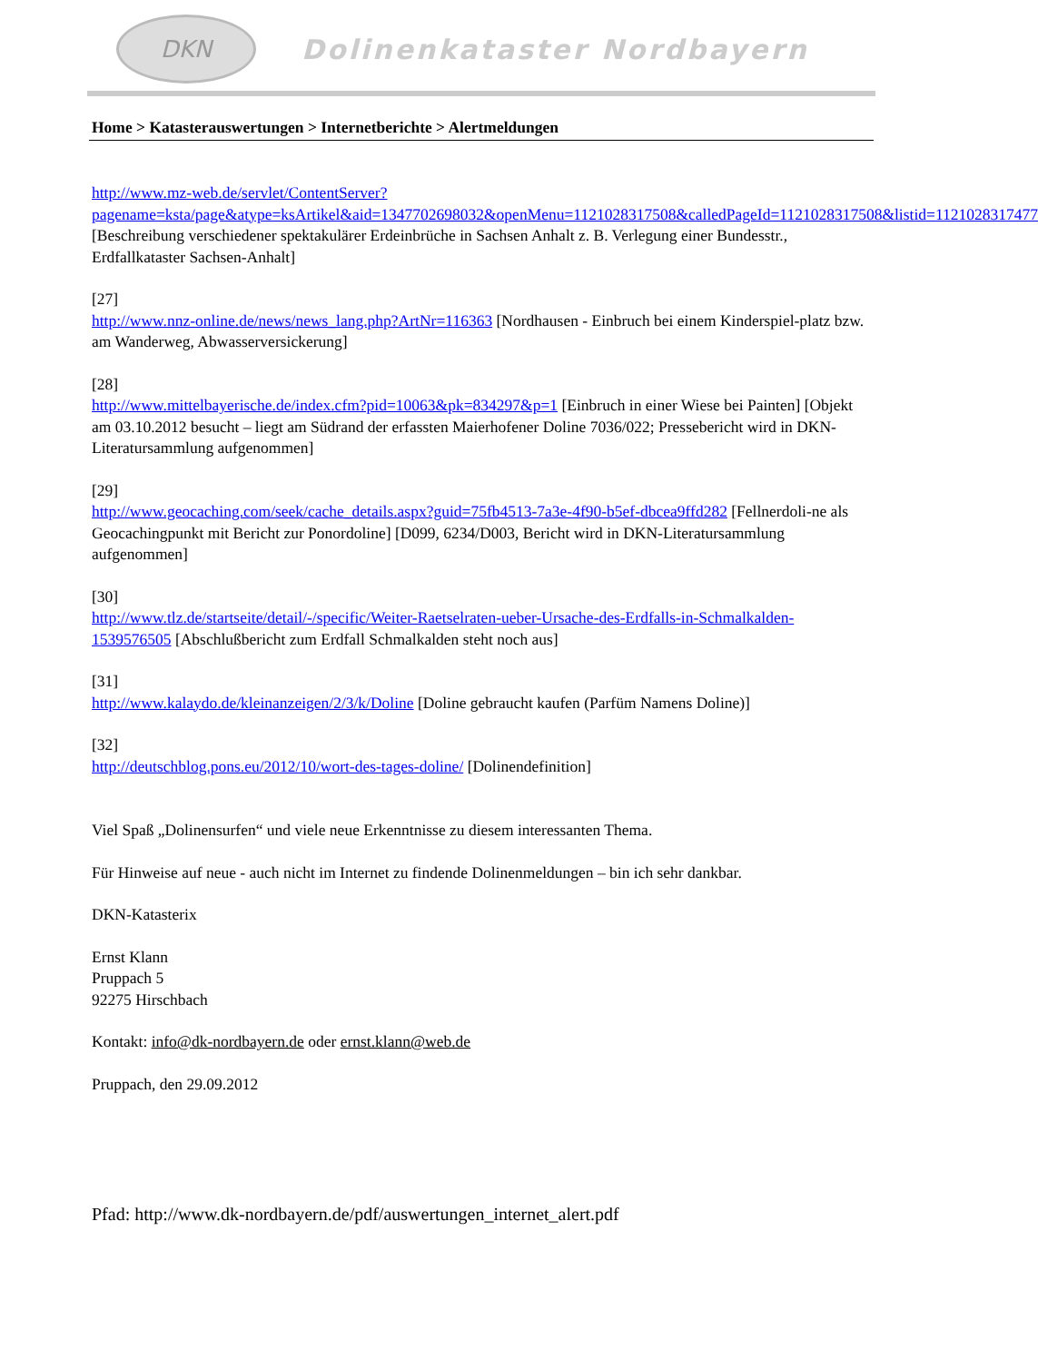DKN
Dolinenkataster Nordbayern
Home > Katasterauswertungen > Internetberichte > Alertmeldungen
http://www.mz-web.de/servlet/ContentServer?pagename=ksta/page&atype=ksArtikel&aid=1347702698032&openMenu=1121028317508&calledPageId=1121028317508&listid=1121028317477 [Beschreibung verschiedener spektakulärer Erdeinbrüche in Sachsen Anhalt z. B. Verlegung einer Bundesstr., Erdfallkataster Sachsen-Anhalt]
[27]
http://www.nnz-online.de/news/news_lang.php?ArtNr=116363 [Nordhausen - Einbruch bei einem Kinderspiel-platz bzw. am Wanderweg, Abwasserversickerung]
[28]
http://www.mittelbayerische.de/index.cfm?pid=10063&pk=834297&p=1 [Einbruch in einer Wiese bei Painten] [Objekt am 03.10.2012 besucht – liegt am Südrand der erfassten Maierhofener Doline 7036/022; Pressebericht wird in DKN-Literatursammlung aufgenommen]
[29]
http://www.geocaching.com/seek/cache_details.aspx?guid=75fb4513-7a3e-4f90-b5ef-dbcea9ffd282 [Fellnerdoli-ne als Geocachingpunkt mit Bericht zur Ponordoline] [D099, 6234/D003, Bericht wird in DKN-Literatursammlung aufgenommen]
[30]
http://www.tlz.de/startseite/detail/-/specific/Weiter-Raetselraten-ueber-Ursache-des-Erdfalls-in-Schmalkalden-1539576505 [Abschlußbericht zum Erdfall Schmalkalden steht noch aus]
[31]
http://www.kalaydo.de/kleinanzeigen/2/3/k/Doline [Doline gebraucht kaufen (Parfüm Namens Doline)]
[32]
http://deutschblog.pons.eu/2012/10/wort-des-tages-doline/ [Dolinendefinition]
Viel Spaß „Dolinensurfen“ und viele neue Erkenntnisse zu diesem interessanten Thema.
Für Hinweise auf neue - auch nicht im Internet zu findende Dolinenmeldungen – bin ich sehr dankbar.
DKN-Katasterix
Ernst Klann
Pruppach 5
92275 Hirschbach
Kontakt: info@dk-nordbayern.de oder ernst.klann@web.de
Pruppach, den 29.09.2012
Pfad: http://www.dk-nordbayern.de/pdf/auswertungen_internet_alert.pdf